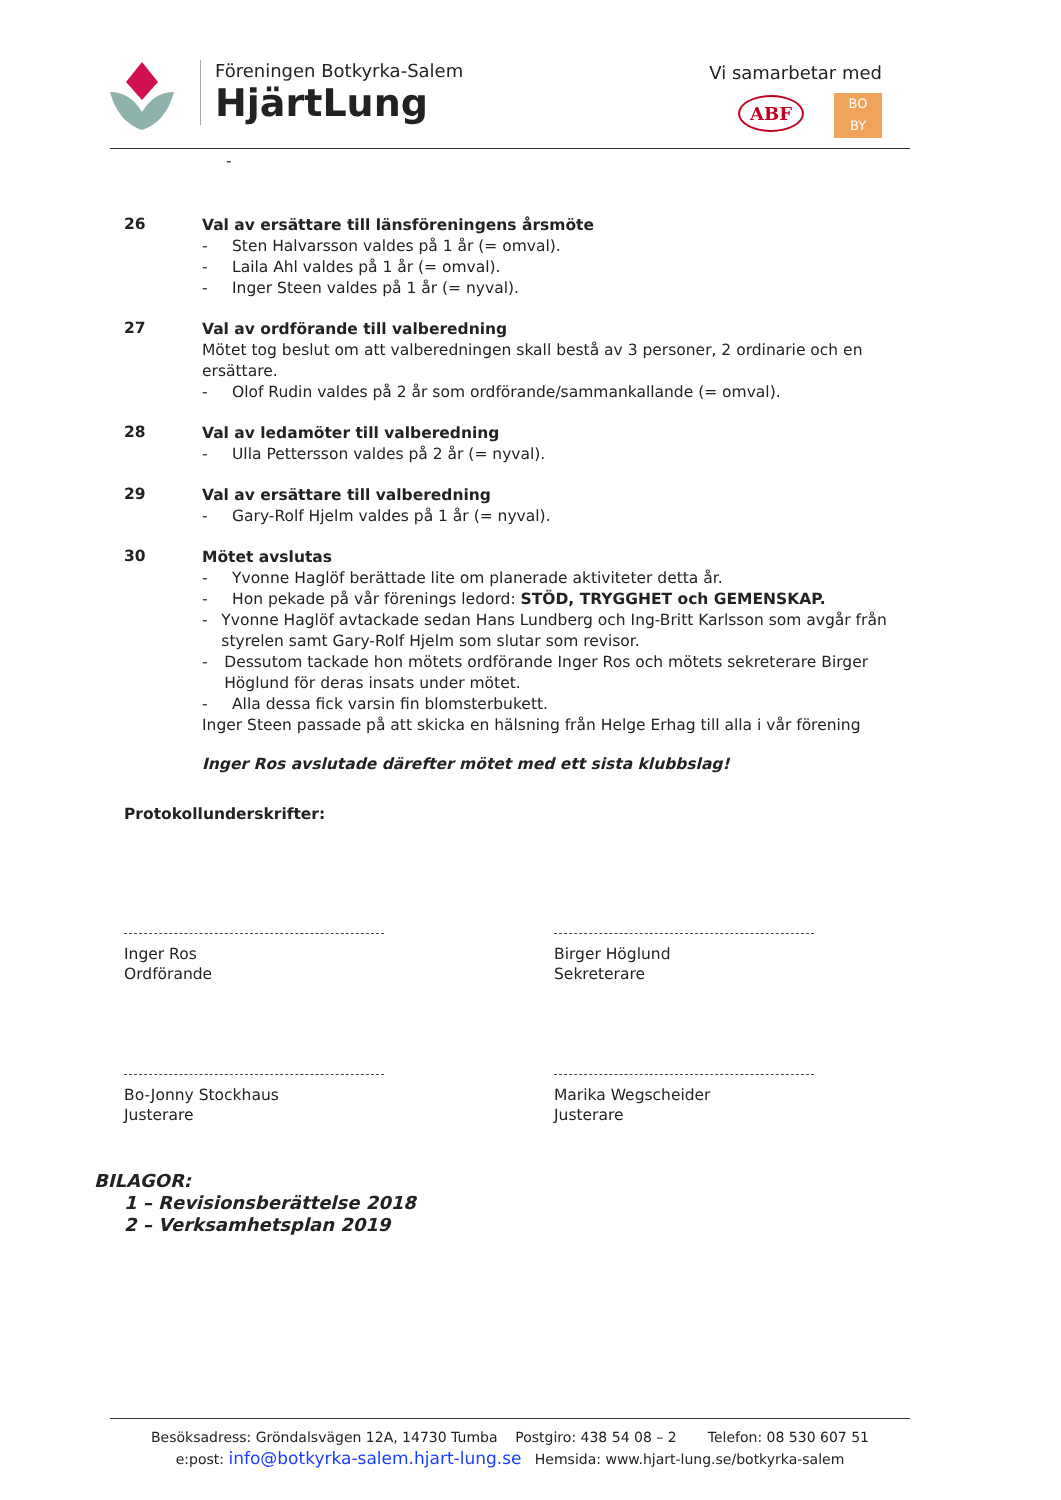Föreningen Botkyrka-Salem
HjärtLung
Vi samarbetar med
ABF BO
BY
-
26
Val av ersättare till länsföreningens årsmöte
- Sten Halvarsson valdes på 1 år (= omval).
- Laila Ahl valdes på 1 år (= omval).
- Inger Steen valdes på 1 år (= nyval).
27
Val av ordförande till valberedning
Mötet tog beslut om att valberedningen skall bestå av 3 personer, 2 ordinarie och en ersättare.
- Olof Rudin valdes på 2 år som ordförande/sammankallande (= omval).
28
Val av ledamöter till valberedning
- Ulla Pettersson valdes på 2 år (= nyval).
29
Val av ersättare till valberedning
- Gary-Rolf Hjelm valdes på 1 år (= nyval).
30
Mötet avslutas
- Yvonne Haglöf berättade lite om planerade aktiviteter detta år.
- Hon pekade på vår förenings ledord: STÖD, TRYGGHET och GEMENSKAP.
- Yvonne Haglöf avtackade sedan Hans Lundberg och Ing-Britt Karlsson som avgår från styrelen samt Gary-Rolf Hjelm som slutar som revisor.
- Dessutom tackade hon mötets ordförande Inger Ros och mötets sekreterare Birger Höglund för deras insats under mötet.
- Alla dessa fick varsin fin blomsterbukett.
Inger Steen passade på att skicka en hälsning från Helge Erhag till alla i vår förening
Inger Ros avslutade därefter mötet med ett sista klubbslag!
Protokollunderskrifter:
Inger Ros
Ordförande
Birger Höglund
Sekreterare
Bo-Jonny Stockhaus
Justerare
Marika Wegscheider
Justerare
BILAGOR:
1 – Revisionsberättelse 2018
2 – Verksamhetsplan 2019
Besöksadress: Gröndalsvägen 12A, 14730 Tumba Postgiro: 438 54 08 – 2 Telefon: 08 530 607 51
e:post: info@botkyrka-salem.hjart-lung.se Hemsida: www.hjart-lung.se/botkyrka-salem